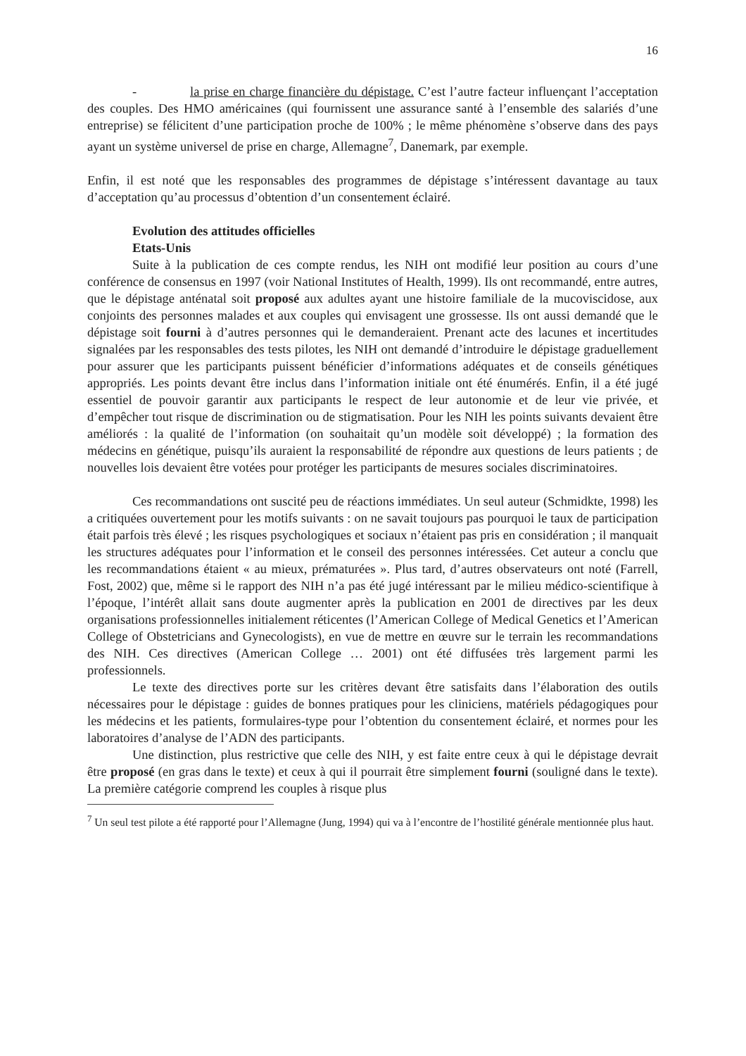16
- la prise en charge financière du dépistage. C’est l’autre facteur influençant l’acceptation des couples. Des HMO américaines (qui fournissent une assurance santé à l’ensemble des salariés d’une entreprise) se félicitent d’une participation proche de 100% ; le même phénomène s’observe dans des pays ayant un système universel de prise en charge, Allemagne<sup>7</sup>, Danemark, par exemple.
Enfin, il est noté que les responsables des programmes de dépistage s’intéressent davantage au taux d’acceptation qu’au processus d’obtention d’un consentement éclairé.
Evolution des attitudes officielles
Etats-Unis
Suite à la publication de ces compte rendus, les NIH ont modifié leur position au cours d’une conférence de consensus en 1997 (voir National Institutes of Health, 1999). Ils ont recommandé, entre autres, que le dépistage anténatal soit proposé aux adultes ayant une histoire familiale de la mucoviscidose, aux conjoints des personnes malades et aux couples qui envisagent une grossesse. Ils ont aussi demandé que le dépistage soit fourni à d’autres personnes qui le demanderaient. Prenant acte des lacunes et incertitudes signalées par les responsables des tests pilotes, les NIH ont demandé d’introduire le dépistage graduellement pour assurer que les participants puissent bénéficier d’informations adéquates et de conseils génétiques appropriés. Les points devant être inclus dans l’information initiale ont été énumérés. Enfin, il a été jugé essentiel de pouvoir garantir aux participants le respect de leur autonomie et de leur vie privée, et d’empêcher tout risque de discrimination ou de stigmatisation. Pour les NIH les points suivants devaient être améliorés : la qualité de l’information (on souhaitait qu’un modèle soit développé) ; la formation des médecins en génétique, puisqu’ils auraient la responsabilité de répondre aux questions de leurs patients ; de nouvelles lois devaient être votées pour protéger les participants de mesures sociales discriminatoires.
Ces recommandations ont suscité peu de réactions immédiates. Un seul auteur (Schmidkte, 1998) les a critiquées ouvertement pour les motifs suivants : on ne savait toujours pas pourquoi le taux de participation était parfois très élevé ; les risques psychologiques et sociaux n’étaient pas pris en considération ; il manquait les structures adéquates pour l’information et le conseil des personnes intéressées. Cet auteur a conclu que les recommandations étaient « au mieux, prématurées ». Plus tard, d’autres observateurs ont noté (Farrell, Fost, 2002) que, même si le rapport des NIH n’a pas été jugé intéressant par le milieu médico-scientifique à l’époque, l’intérêt allait sans doute augmenter après la publication en 2001 de directives par les deux organisations professionnelles initialement réticentes (l’American College of Medical Genetics et l’American College of Obstetricians and Gynecologists), en vue de mettre en œuvre sur le terrain les recommandations des NIH. Ces directives (American College … 2001) ont été diffusées très largement parmi les professionnels.
Le texte des directives porte sur les critères devant être satisfaits dans l’élaboration des outils nécessaires pour le dépistage : guides de bonnes pratiques pour les cliniciens, matériels pédagogiques pour les médecins et les patients, formulaires-type pour l’obtention du consentement éclairé, et normes pour les laboratoires d’analyse de l’ADN des participants.
Une distinction, plus restrictive que celle des NIH, y est faite entre ceux à qui le dépistage devrait être proposé (en gras dans le texte) et ceux à qui il pourrait être simplement fourni (souligné dans le texte). La première catégorie comprend les couples à risque plus
<sup>7</sup> Un seul test pilote a été rapporté pour l’Allemagne (Jung, 1994) qui va à l’encontre de l’hostilité générale mentionnée plus haut.